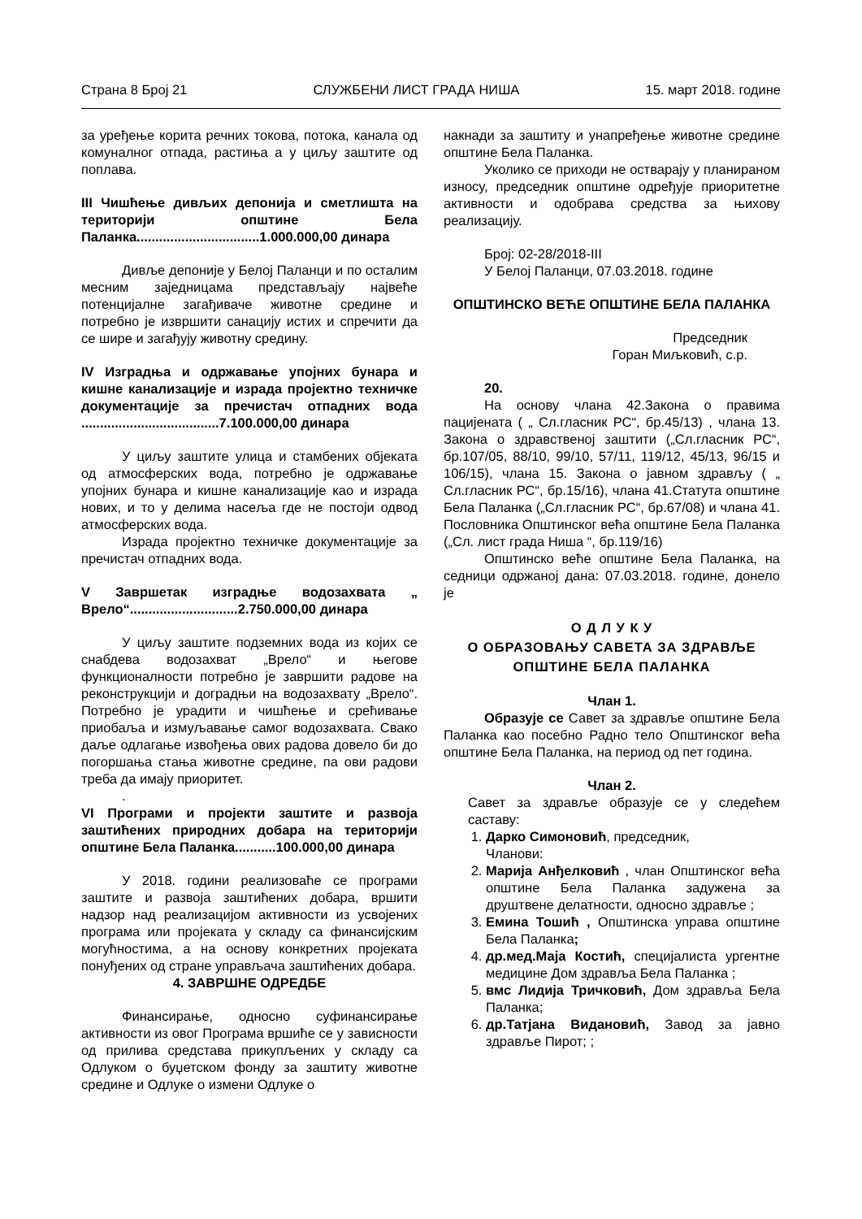Страна 8 Број 21 СЛУЖБЕНИ ЛИСТ ГРАДА НИША 15. март 2018. године
за уређење корита речних токова, потока, канала од комуналног отпада, растиња а у циљу заштите од поплава.
III Чишћење дивљих депонија и сметлишта на територији општине Бела Паланка.................................1.000.000,00 динара
Дивље депоније у Белој Паланци и по осталим месним заједницама представљају највеће потенцијалне загађиваче животне средине и потребно је извршити санацију истих и спречити да се шире и загађују животну средину.
IV Изградња и одржавање упојних бунара и кишне канализације и израда пројектно техничке документације за пречистач отпадних вода .....................................7.100.000,00 динара
У циљу заштите улица и стамбених објеката од атмосферских вода, потребно је одржавање упојних бунара и кишне канализације као и израда нових, и то у делима насеља где не постоји одвод атмосферских вода.
Израда пројектно техничке документације за пречистач отпадних вода.
V Завршетак изградње водозахвата „ Врело“.............................2.750.000,00 динара
У циљу заштите подземних вода из којих се снабдева водозахват „Врело“ и његове функционалности потребно је завршити радове на реконструкцији и доградњи на водозахвату „Врело“. Потребно је урадити и чишћење и срећивање приобаља и измуљавање самог водозахвата. Свако даље одлагање извођења ових радова довело би до погоршања стања животне средине, па ови радови треба да имају приоритет.
.
VI Програми и пројекти заштите и развоја заштићених природних добара на територији општине Бела Паланка...........100.000,00 динара
У 2018. години реализоваће се програми заштите и развоја заштићених добара, вршити надзор над реализацијом активности из усвојених програма или пројеката у складу са финансијским могућностима, а на основу конкретних пројеката понуђених од стране управљача заштићених добара.
4. ЗАВРШНЕ ОДРЕДБЕ
Финансирање, односно суфинансирање активности из овог Програма вршиће се у зависности од прилива средстава прикупљених у складу са Одлуком о буџетском фонду за заштиту животне средине и Одлуке о измени Одлуке о
накнади за заштиту и унапређење животне средине општине Бела Паланка.
Уколико се приходи не остварају у планираном износу, председник општине одређује приоритетне активности и одобрава средства за њихову реализацију.
Број: 02-28/2018-III
У Белој Паланци, 07.03.2018. године
ОПШТИНСКО ВЕЋЕ ОПШТИНЕ БЕЛА ПАЛАНКА
Председник
Горан Миљковић, с.р.
20.
На основу члана 42.Закона о правима пацијената ( „ Сл.гласник РС“, бр.45/13) , члана 13. Закона о здравственој заштити („Сл.гласник РС“, бр.107/05, 88/10, 99/10, 57/11, 119/12, 45/13, 96/15 и 106/15), члана 15. Закона о јавном здрављу ( „ Сл.гласник РС“, бр.15/16), члана 41.Статута општине Бела Паланка („Сл.гласник РС“, бр.67/08) и члана 41. Пословника Општинског већа општине Бела Паланка („Сл. лист града Ниша “, бр.119/16)
Општинско веће општине Бела Паланка, на седници одржаној дана: 07.03.2018. године, донело је
О Д Л У К У
О ОБРАЗОВАЊУ САВЕТА ЗА ЗДРАВЉЕ ОПШТИНЕ БЕЛА ПАЛАНКА
Члан 1.
Образује се Савет за здравље општине Бела Паланка као посебно Радно тело Општинског већа општине Бела Паланка, на период од пет година.
Члан 2.
Савет за здравље образује се у следећем саставу:
1. Дарко Симоновић, председник,
Чланови:
2. Марија Анђелковић , члан Општинског већа општине Бела Паланка задужена за друштвене делатности, односно здравље ;
3. Емина Тошић , Општинска управа општине Бела Паланка;
4. др.мед.Маја Костић, специјалиста ургентне медицине Дом здравља Бела Паланка ;
5. вмс Лидија Тричковић, Дом здравља Бела Паланка;
6. др.Татјана Видановић, Завод за јавно здравље Пирот; ;